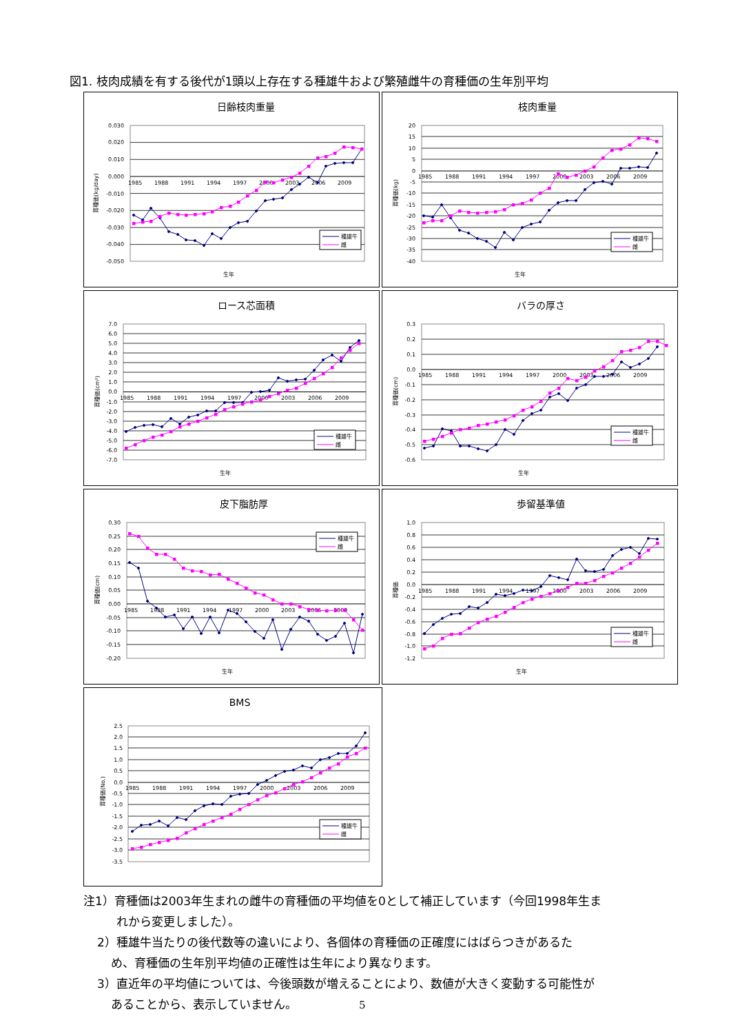図1. 枝肉成績を有する後代が1頭以上存在する種雄牛および繁殖雌牛の育種価の生年別平均
日齢枝肉重量
0.030
0.020
0.010
0.000
-0.010
-0.020
-0.030
-0.040
-0.050
1985
1988
1991
1994
1997
2000
2003
2006
2009
種雄牛
雌
育種価(kg/day)
生年
枝肉重量
20
15
10
5
0
-5
-10
-15
-20
-25
-30
-35
-40
1985
1988
1991
1994
1997
2000
2003
2006
2009
種雄牛
雌
育種価(kg)
生年
ロース芯面積
7.0
6.0
5.0
4.0
3.0
2.0
1.0
0.0
-1.0
-2.0
-3.0
-4.0
-5.0
-6.0
-7.0
1985
1988
1991
1994
1997
2000
2003
2006
2009
種雄牛
雌
育種価(cm²)
生年
バラの厚さ
0.3
0.2
0.1
0.0
-0.1
-0.2
-0.3
-0.4
-0.5
-0.6
1985
1988
1991
1994
1997
2000
2003
2006
2009
種雄牛
雌
育種価(cm)
生年
皮下脂肪厚
0.30
0.25
0.20
0.15
0.10
0.05
0.00
-0.05
-0.10
-0.15
-0.20
1985
1988
1991
1994
1997
2000
2003
2006
2009
種雄牛
雌
育種価(cm)
生年
歩留基準値
1.0
0.8
0.6
0.4
0.2
0.0
-0.2
-0.4
-0.6
-0.8
-1.0
-1.2
1985
1988
1991
1994
1997
2000
2003
2006
2009
種雄牛
雌
育種価
生年
BMS
2.5
2.0
1.5
1.0
0.5
0.0
-0.5
-1.0
-1.5
-2.0
-2.5
-3.0
-3.5
1985
1988
1991
1994
1997
2000
2003
2006
2009
種雄牛
雌
育種価(No.)
注1）育種価は2003年生まれの雌牛の育種価の平均値を0として補正しています（今回1998年生ま
れから変更しました）。
2）種雄牛当たりの後代数等の違いにより、各個体の育種価の正確度にはばらつきがあるた
め、育種価の生年別平均値の正確性は生年により異なります。
3）直近年の平均値については、今後頭数が増えることにより、数値が大きく変動する可能性が
あることから、表示していません。 5